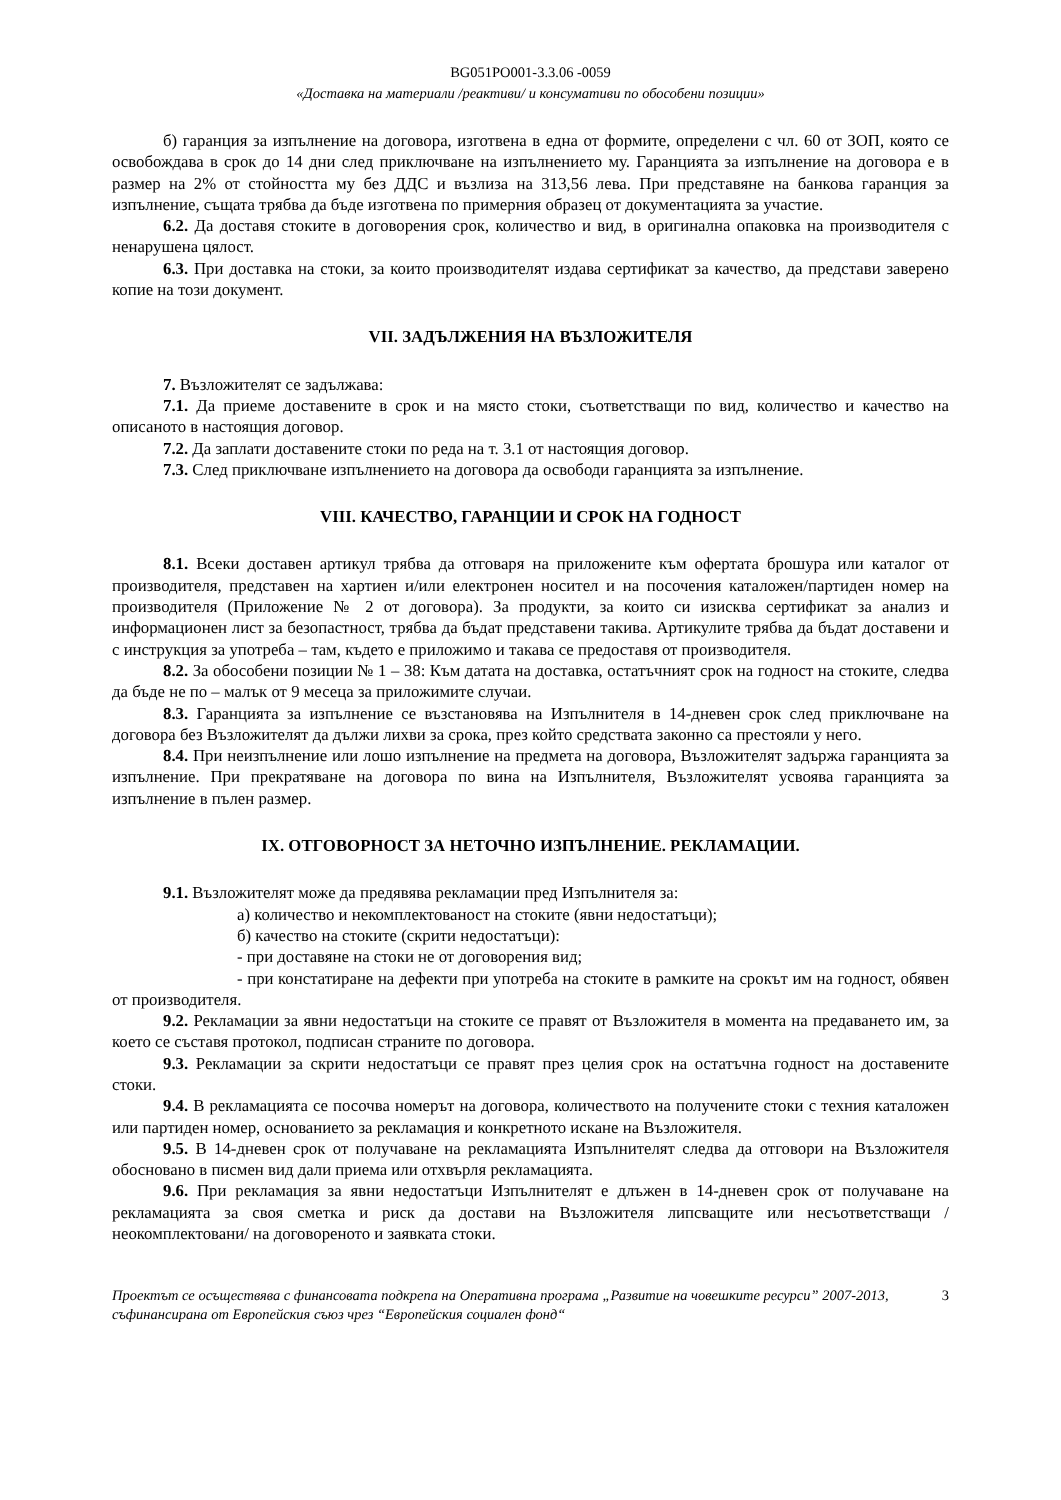BG051PO001-3.3.06 -0059
«Доставка на материали /реактиви/ и консумативи по обособени позиции»
б) гаранция за изпълнение на договора, изготвена в една от формите, определени с чл. 60 от ЗОП, която се освобождава в срок до 14 дни след приключване на изпълнението му. Гаранцията за изпълнение на договора е в размер на 2% от стойността му без ДДС и възлиза на 313,56 лева. При представяне на банкова гаранция за изпълнение, същата трябва да бъде изготвена по примерния образец от документацията за участие.
6.2. Да доставя стоките в договорения срок, количество и вид, в оригинална опаковка на производителя с ненарушена цялост.
6.3. При доставка на стоки, за които производителят издава сертификат за качество, да представи заверено копие на този документ.
VII. ЗАДЪЛЖЕНИЯ НА ВЪЗЛОЖИТЕЛЯ
7. Възложителят се задължава:
7.1. Да приеме доставените в срок и на място стоки, съответстващи по вид, количество и качество на описаното в настоящия договор.
7.2. Да заплати доставените стоки по реда на т. 3.1 от настоящия договор.
7.3. След приключване изпълнението на договора да освободи гаранцията за изпълнение.
VIII. КАЧЕСТВО, ГАРАНЦИИ И СРОК НА ГОДНОСТ
8.1. Всеки доставен артикул трябва да отговаря на приложените към офертата брошура или каталог от производителя, представен на хартиен и/или електронен носител и на посочения каталожен/партиден номер на производителя (Приложение № 2 от договора). За продукти, за които си изисква сертификат за анализ и информационен лист за безопастност, трябва да бъдат представени такива. Артикулите трябва да бъдат доставени и с инструкция за употреба – там, където е приложимо и такава се предоставя от производителя.
8.2. За обособени позиции № 1 – 38: Към датата на доставка, остатъчният срок на годност на стоките, следва да бъде не по – малък от 9 месеца за приложимите случаи.
8.3. Гаранцията за изпълнение се възстановява на Изпълнителя в 14-дневен срок след приключване на договора без Възложителят да дължи лихви за срока, през който средствата законно са престояли у него.
8.4. При неизпълнение или лошо изпълнение на предмета на договора, Възложителят задържа гаранцията за изпълнение. При прекратяване на договора по вина на Изпълнителя, Възложителят усвоява гаранцията за изпълнение в пълен размер.
IX. ОТГОВОРНОСТ ЗА НЕТОЧНО ИЗПЪЛНЕНИЕ. РЕКЛАМАЦИИ.
9.1. Възложителят може да предявява рекламации пред Изпълнителя за:
а) количество и некомплектованост на стоките (явни недостатъци);
б) качество на стоките (скрити недостатъци):
- при доставяне на стоки не от договорения вид;
- при констатиране на дефекти при употреба на стоките в рамките на срокът им на годност, обявен от производителя.
9.2. Рекламации за явни недостатъци на стоките се правят от Възложителя в момента на предаването им, за което се съставя протокол, подписан страните по договора.
9.3. Рекламации за скрити недостатъци се правят през целия срок на остатъчна годност на доставените стоки.
9.4. В рекламацията се посочва номерът на договора, количеството на получените стоки с техния каталожен или партиден номер, основанието за рекламация и конкретното искане на Възложителя.
9.5. В 14-дневен срок от получаване на рекламацията Изпълнителят следва да отговори на Възложителя обосновано в писмен вид дали приема или отхвърля рекламацията.
9.6. При рекламация за явни недостатъци Изпълнителят е длъжен в 14-дневен срок от получаване на рекламацията за своя сметка и риск да достави на Възложителя липсващите или несъответстващи /неокомплектовани/ на договореното и заявката стоки.
Проектът се осъществява с финансовата подкрепа на Оперативна програма „Развитие на човешките ресурси” 2007-2013, съфинансирана от Европейския съюз чрез “Европейския социален фонд“
3